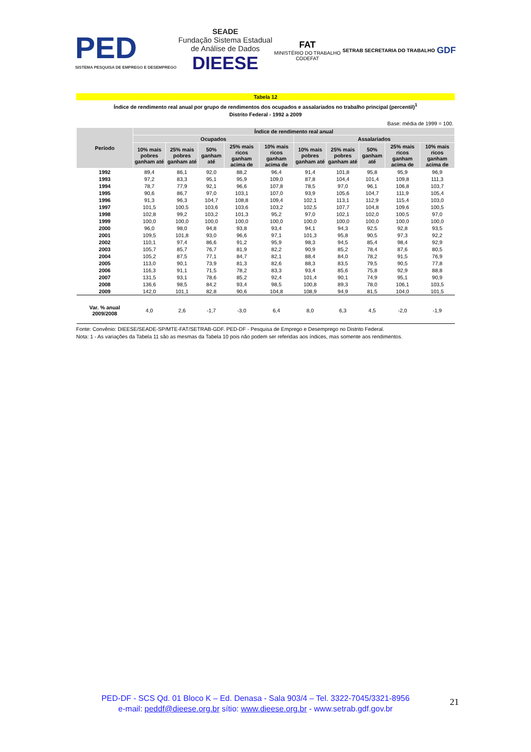PED
SISTEMA PESQUISA DE EMPREGO E DESEMPREGO
SEADE
Fundação Sistema Estadual
de Análise de Dados
DIEESE
FAT
MINISTÉRIO DO TRABALHO
CODEFAT
SETRAB SECRETARIA DO TRABALHO
GDF
Tabela 12
Índice de rendimento real anual por grupo de rendimentos dos ocupados e assalariados no trabalho principal (percentil)<sup>1</sup>
Distrito Federal - 1992 a 2009
Base: média de 1999 = 100.
| Período | Índice de rendimento real anual | | | | | | | | | |
| --- | --- | --- | --- | --- | --- | --- | --- | --- | --- | --- |
| | Ocupados | | | | | Assalariados | | | | |
| | 10% mais pobres ganham até | 25% mais pobres ganham até | 50% ganham até | 25% mais ricos ganham acima de | 10% mais ricos ganham acima de | 10% mais pobres ganham até | 25% mais pobres ganham até | 50% ganham até | 25% mais ricos ganham acima de | 10% mais ricos ganham acima de |
| 1992 | 89,4 | 86,1 | 92,0 | 88,2 | 96,4 | 91,4 | 101,8 | 95,8 | 95,9 | 96,9 |
| 1993 | 97,2 | 83,3 | 95,1 | 95,9 | 109,0 | 87,8 | 104,4 | 101,4 | 109,8 | 111,3 |
| 1994 | 78,7 | 77,9 | 92,1 | 96,6 | 107,8 | 78,5 | 97,0 | 96,1 | 106,8 | 103,7 |
| 1995 | 90,6 | 86,7 | 97,0 | 103,1 | 107,0 | 93,9 | 105,6 | 104,7 | 111,9 | 105,4 |
| 1996 | 91,3 | 96,3 | 104,7 | 108,8 | 109,4 | 102,1 | 113,1 | 112,9 | 115,4 | 103,0 |
| 1997 | 101,5 | 100,5 | 103,6 | 103,6 | 103,2 | 102,5 | 107,7 | 104,8 | 109,6 | 100,5 |
| 1998 | 102,8 | 99,2 | 103,2 | 101,3 | 95,2 | 97,0 | 102,1 | 102,0 | 100,5 | 97,0 |
| 1999 | 100,0 | 100,0 | 100,0 | 100,0 | 100,0 | 100,0 | 100,0 | 100,0 | 100,0 | 100,0 |
| 2000 | 96,0 | 98,0 | 94,8 | 93,8 | 93,4 | 94,1 | 94,3 | 92,5 | 92,8 | 93,5 |
| 2001 | 109,5 | 101,8 | 93,0 | 96,6 | 97,1 | 101,3 | 95,8 | 90,5 | 97,3 | 92,2 |
| 2002 | 110,1 | 97,4 | 86,6 | 91,2 | 95,9 | 98,3 | 94,5 | 85,4 | 98,4 | 92,9 |
| 2003 | 105,7 | 85,7 | 76,7 | 81,9 | 82,2 | 90,9 | 85,2 | 78,4 | 87,6 | 80,5 |
| 2004 | 105,2 | 87,5 | 77,1 | 84,7 | 82,1 | 88,4 | 84,0 | 78,2 | 91,5 | 76,9 |
| 2005 | 113,0 | 90,1 | 73,9 | 81,3 | 82,6 | 88,3 | 83,5 | 79,5 | 90,5 | 77,8 |
| 2006 | 116,3 | 91,1 | 71,5 | 78,2 | 83,3 | 93,4 | 85,6 | 75,8 | 92,9 | 88,8 |
| 2007 | 131,5 | 93,1 | 78,6 | 85,2 | 92,4 | 101,4 | 90,1 | 74,9 | 95,1 | 90,9 |
| 2008 | 136,6 | 98,5 | 84,2 | 93,4 | 98,5 | 100,8 | 89,3 | 78,0 | 106,1 | 103,5 |
| 2009 | 142,0 | 101,1 | 82,8 | 90,6 | 104,8 | 108,9 | 94,9 | 81,5 | 104,0 | 101,5 |
| Var. % anual 2009/2008 | 4,0 | 2,6 | -1,7 | -3,0 | 6,4 | 8,0 | 6,3 | 4,5 | -2,0 | -1,9 |
Fonte: Convênio: DIEESE/SEADE-SP/MTE-FAT/SETRAB-GDF. PED-DF - Pesquisa de Emprego e Desemprego no Distrito Federal.
Nota: 1 - As variações da Tabela 11 são as mesmas da Tabela 10 pois não podem ser referidas aos índices, mas somente aos rendimentos.
PED-DF - SCS Qd. 01 Bloco K – Ed. Denasa - Sala 903/4 – Tel. 3322-7045/3321-8956
e-mail: peddf@dieese.org.br sítio: www.dieese.org.br - www.setrab.gdf.gov.br
21